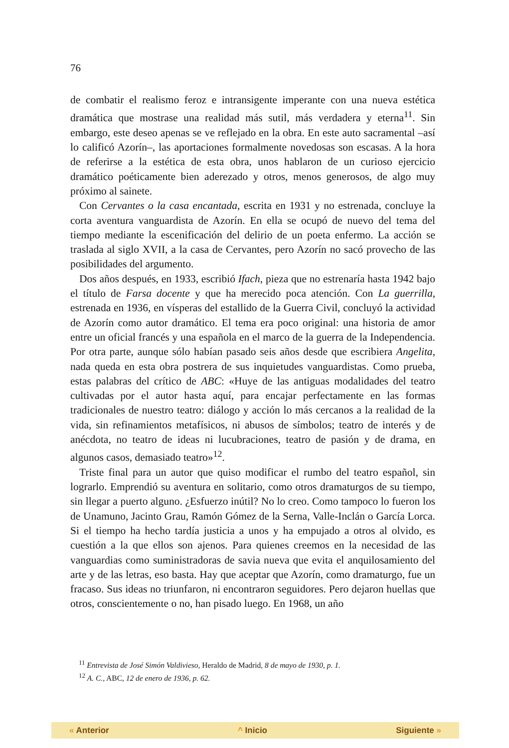76
de combatir el realismo feroz e intransigente imperante con una nueva estética dramática que mostrase una realidad más sutil, más verdadera y eterna<sup>11</sup>. Sin embargo, este deseo apenas se ve reflejado en la obra. En este auto sacramental –así lo calificó Azorín–, las aportaciones formalmente novedosas son escasas. A la hora de referirse a la estética de esta obra, unos hablaron de un curioso ejercicio dramático poéticamente bien aderezado y otros, menos generosos, de algo muy próximo al sainete.
Con Cervantes o la casa encantada, escrita en 1931 y no estrenada, concluye la corta aventura vanguardista de Azorín. En ella se ocupó de nuevo del tema del tiempo mediante la escenificación del delirio de un poeta enfermo. La acción se traslada al siglo XVII, a la casa de Cervantes, pero Azorín no sacó provecho de las posibilidades del argumento.
Dos años después, en 1933, escribió Ifach, pieza que no estrenaría hasta 1942 bajo el título de Farsa docente y que ha merecido poca atención. Con La guerrilla, estrenada en 1936, en vísperas del estallido de la Guerra Civil, concluyó la actividad de Azorín como autor dramático. El tema era poco original: una historia de amor entre un oficial francés y una española en el marco de la guerra de la Independencia. Por otra parte, aunque sólo habían pasado seis años desde que escribiera Angelita, nada queda en esta obra postrera de sus inquietudes vanguardistas. Como prueba, estas palabras del crítico de ABC: «Huye de las antiguas modalidades del teatro cultivadas por el autor hasta aquí, para encajar perfectamente en las formas tradicionales de nuestro teatro: diálogo y acción lo más cercanos a la realidad de la vida, sin refinamientos metafísicos, ni abusos de símbolos; teatro de interés y de anécdota, no teatro de ideas ni lucubraciones, teatro de pasión y de drama, en algunos casos, demasiado teatro»<sup>12</sup>.
Triste final para un autor que quiso modificar el rumbo del teatro español, sin lograrlo. Emprendió su aventura en solitario, como otros dramaturgos de su tiempo, sin llegar a puerto alguno. ¿Esfuerzo inútil? No lo creo. Como tampoco lo fueron los de Unamuno, Jacinto Grau, Ramón Gómez de la Serna, Valle-Inclán o García Lorca. Si el tiempo ha hecho tardía justicia a unos y ha empujado a otros al olvido, es cuestión a la que ellos son ajenos. Para quienes creemos en la necesidad de las vanguardias como suministradoras de savia nueva que evita el anquilosamiento del arte y de las letras, eso basta. Hay que aceptar que Azorín, como dramaturgo, fue un fracaso. Sus ideas no triunfaron, ni encontraron seguidores. Pero dejaron huellas que otros, conscientemente o no, han pisado luego. En 1968, un año
<sup>11</sup> Entrevista de José Simón Valdivieso, Heraldo de Madrid, 8 de mayo de 1930, p. 1.
<sup>12</sup> A. C., ABC, 12 de enero de 1936, p. 62.
« Anterior ^ Inicio Siguiente »